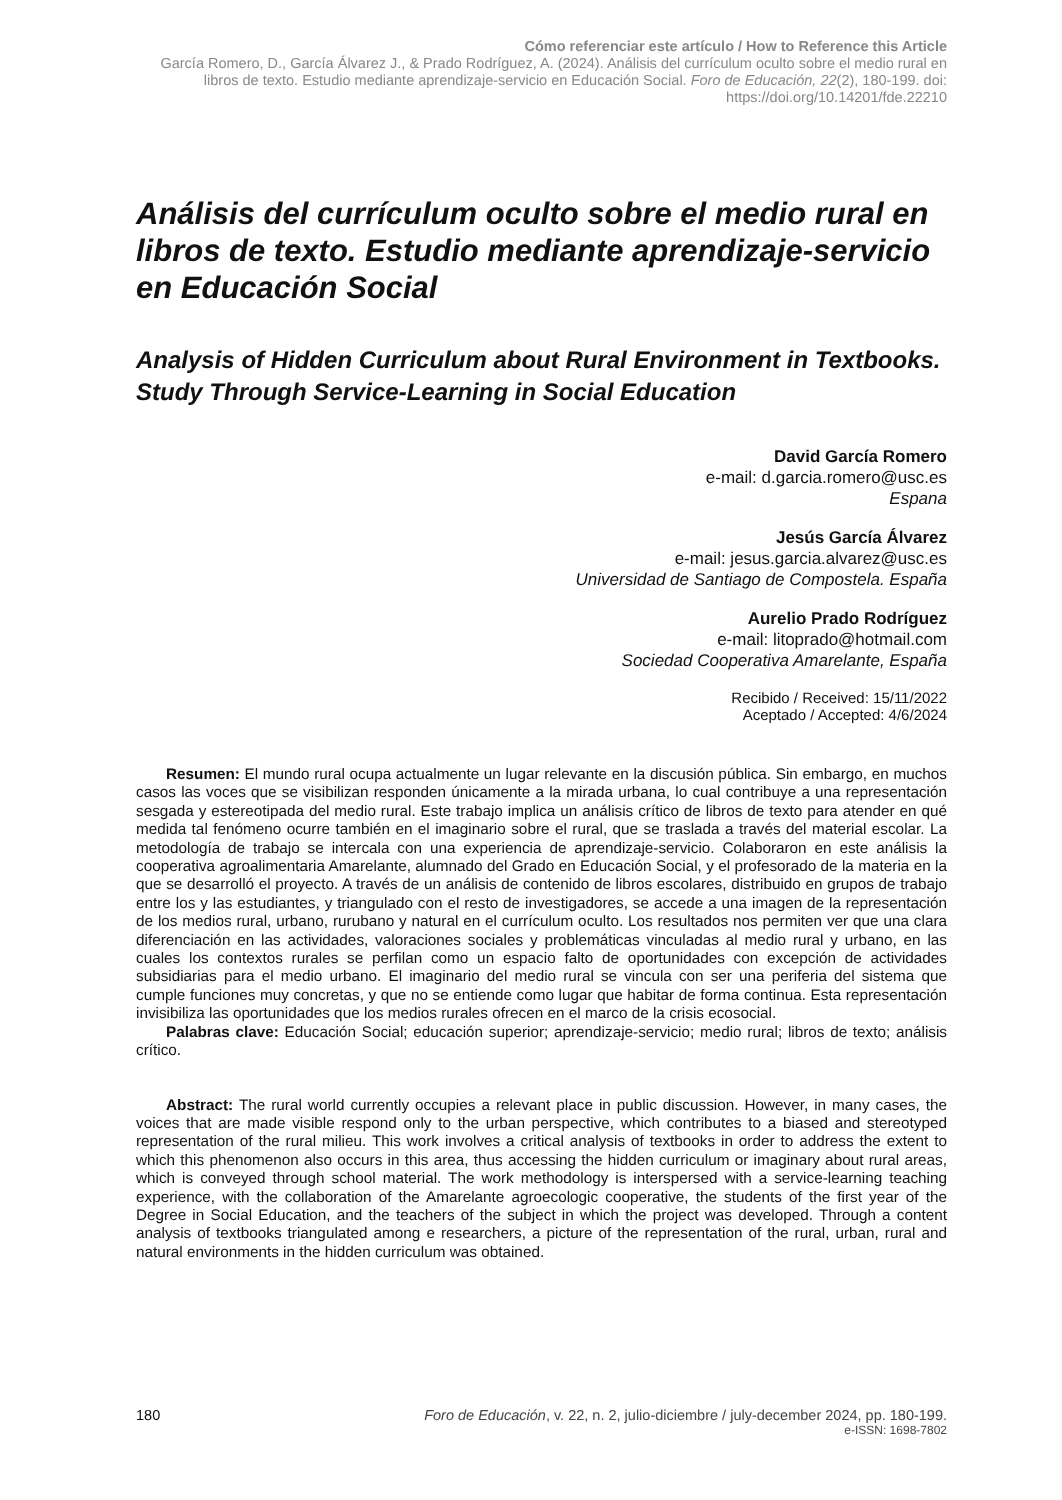Cómo referenciar este artículo / How to Reference this Article
García Romero, D., García Álvarez J., & Prado Rodríguez, A. (2024). Análisis del currículum oculto sobre el medio rural en libros de texto. Estudio mediante aprendizaje-servicio en Educación Social. Foro de Educación, 22(2), 180-199. doi: https://doi.org/10.14201/fde.22210
Análisis del currículum oculto sobre el medio rural en libros de texto. Estudio mediante aprendizaje-servicio en Educación Social
Analysis of Hidden Curriculum about Rural Environment in Textbooks. Study Through Service-Learning in Social Education
David García Romero
e-mail: d.garcia.romero@usc.es
Espana
Jesús García Álvarez
e-mail: jesus.garcia.alvarez@usc.es
Universidad de Santiago de Compostela. España
Aurelio Prado Rodríguez
e-mail: litoprado@hotmail.com
Sociedad Cooperativa Amarelante, España
Recibido / Received: 15/11/2022
Aceptado / Accepted: 4/6/2024
Resumen: El mundo rural ocupa actualmente un lugar relevante en la discusión pública. Sin embargo, en muchos casos las voces que se visibilizan responden únicamente a la mirada urbana, lo cual contribuye a una representación sesgada y estereotipada del medio rural. Este trabajo implica un análisis crítico de libros de texto para atender en qué medida tal fenómeno ocurre también en el imaginario sobre el rural, que se traslada a través del material escolar. La metodología de trabajo se intercala con una experiencia de aprendizaje-servicio. Colaboraron en este análisis la cooperativa agroalimentaria Amarelante, alumnado del Grado en Educación Social, y el profesorado de la materia en la que se desarrolló el proyecto. A través de un análisis de contenido de libros escolares, distribuido en grupos de trabajo entre los y las estudiantes, y triangulado con el resto de investigadores, se accede a una imagen de la representación de los medios rural, urbano, rurubano y natural en el currículum oculto. Los resultados nos permiten ver que una clara diferenciación en las actividades, valoraciones sociales y problemáticas vinculadas al medio rural y urbano, en las cuales los contextos rurales se perfilan como un espacio falto de oportunidades con excepción de actividades subsidiarias para el medio urbano. El imaginario del medio rural se vincula con ser una periferia del sistema que cumple funciones muy concretas, y que no se entiende como lugar que habitar de forma continua. Esta representación invisibiliza las oportunidades que los medios rurales ofrecen en el marco de la crisis ecosocial.
Palabras clave: Educación Social; educación superior; aprendizaje-servicio; medio rural; libros de texto; análisis crítico.
Abstract: The rural world currently occupies a relevant place in public discussion. However, in many cases, the voices that are made visible respond only to the urban perspective, which contributes to a biased and stereotyped representation of the rural milieu. This work involves a critical analysis of textbooks in order to address the extent to which this phenomenon also occurs in this area, thus accessing the hidden curriculum or imaginary about rural areas, which is conveyed through school material. The work methodology is interspersed with a service-learning teaching experience, with the collaboration of the Amarelante agroecologic cooperative, the students of the first year of the Degree in Social Education, and the teachers of the subject in which the project was developed. Through a content analysis of textbooks triangulated among e researchers, a picture of the representation of the rural, urban, rural and natural environments in the hidden curriculum was obtained.
180 Foro de Educación, v. 22, n. 2, julio-diciembre / july-december 2024, pp. 180-199.
e-ISSN: 1698-7802